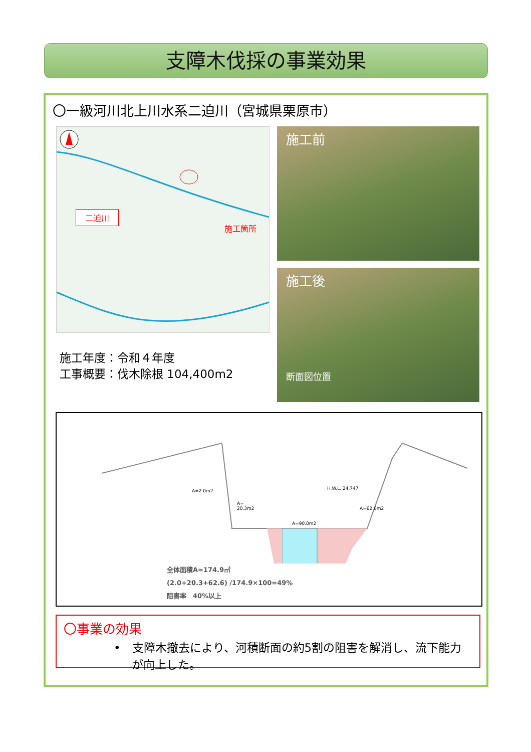支障木伐採の事業効果
〇一級河川北上川水系二迫川（宮城県栗原市）
二迫川
施工箇所
施工前
施工後
断面図位置
施工年度：令和４年度
工事概要：伐木除根 104,400m2
A=2.0m2 H.W.L. 24.747
A=
20.3m2
A=62.6m2
A=90.0m2
全体面積A=174.9㎡
(2.0+20.3+62.6) /174.9×100=49%
阻害率　40%以上
〇事業の効果
•　支障木撤去により、河積断面の約5割の阻害を解消し、流下能力が向上した。